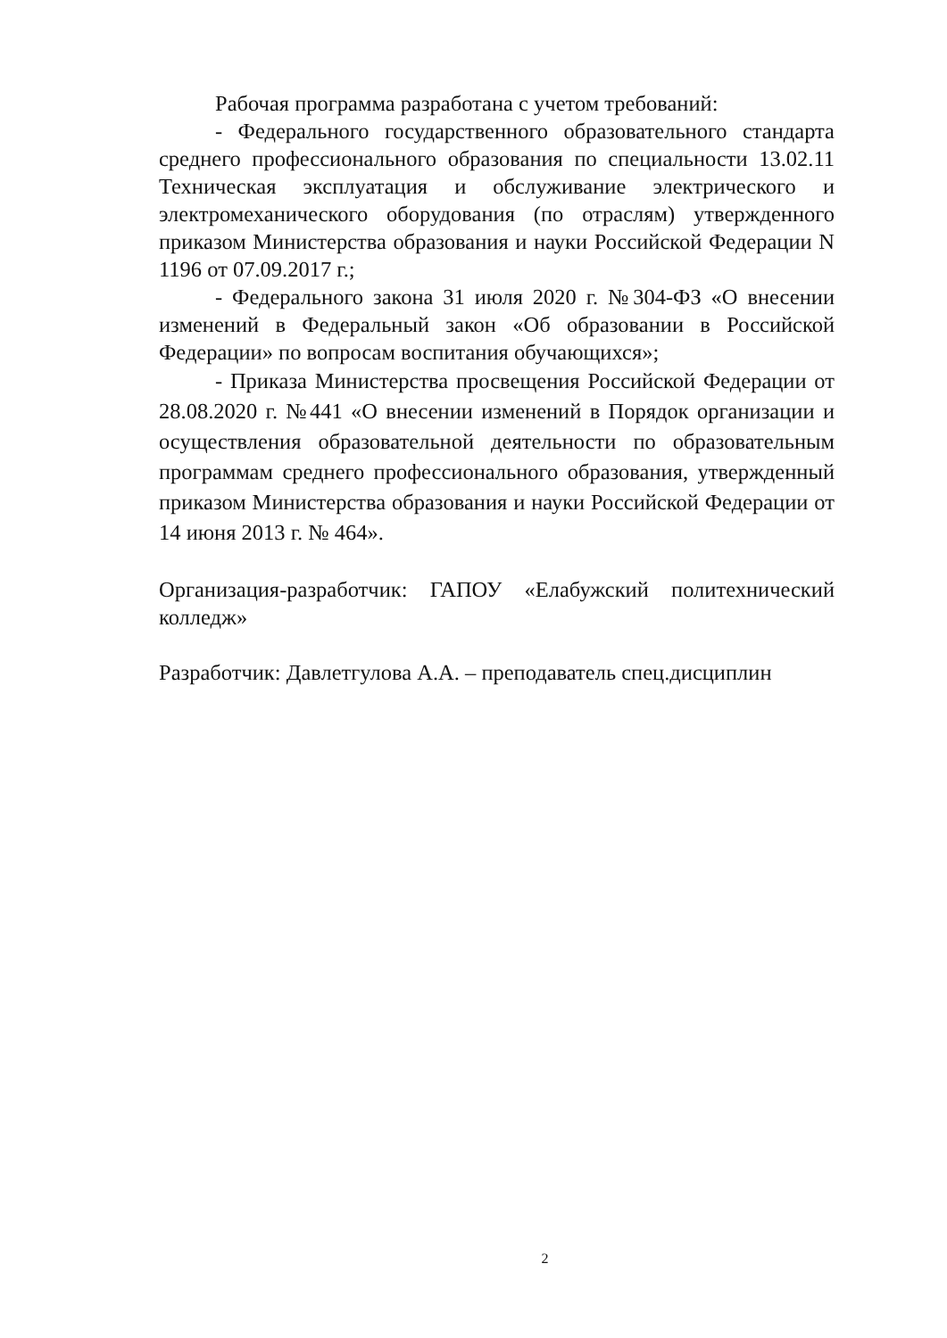Рабочая программа разработана с учетом требований:
- Федерального государственного образовательного стандарта среднего профессионального образования по специальности 13.02.11 Техническая эксплуатация и обслуживание электрического и электромеханического оборудования (по отраслям) утвержденного приказом Министерства образования и науки Российской Федерации N 1196 от 07.09.2017 г.;
- Федерального закона 31 июля 2020 г. №304-ФЗ «О внесении изменений в Федеральный закон «Об образовании в Российской Федерации» по вопросам воспитания обучающихся»;
- Приказа Министерства просвещения Российской Федерации от 28.08.2020 г. №441 «О внесении изменений в Порядок организации и осуществления образовательной деятельности по образовательным программам среднего профессионального образования, утвержденный приказом Министерства образования и науки Российской Федерации от 14 июня 2013 г. № 464».
Организация-разработчик: ГАПОУ «Елабужский политехнический колледж»
Разработчик: Давлетгулова А.А. – преподаватель спец.дисциплин
2